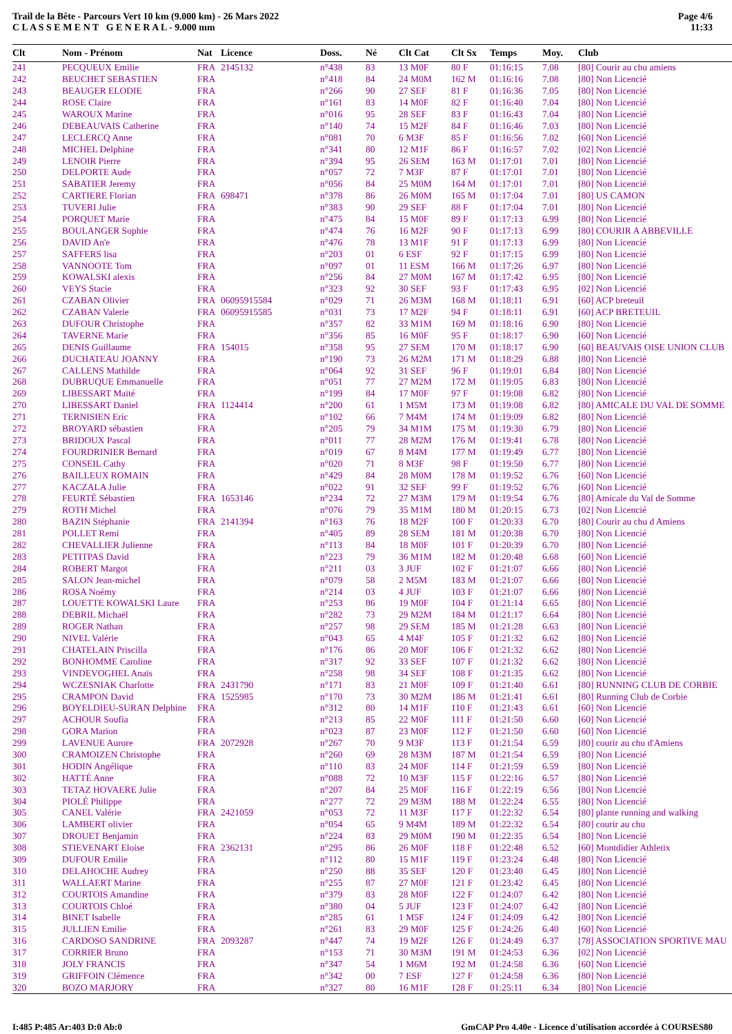Trail de la Bête - Parcours Vert 10 km (9.000 km) - 26 Mars 2022
C L A S S E M E N T G E N E R A L - 9.000 mm
Page 4/6
11:33
| Clt | Nom - Prénom | Nat | Licence | Doss. | Né | Clt Cat | Clt Sx | Temps | Moy. | Club |
| --- | --- | --- | --- | --- | --- | --- | --- | --- | --- | --- |
| 241 | PECQUEUX Emilie | FRA | 2145132 | n°438 | 83 | 13 M0F | 80 F | 01:16:15 | 7.08 | [80] Courir au chu amiens |
| 242 | BEUCHET SEBASTIEN | FRA | | n°418 | 84 | 24 M0M | 162 M | 01:16:16 | 7.08 | [80] Non Licencié |
| 243 | BEAUGER ELODIE | FRA | | n°266 | 90 | 27 SEF | 81 F | 01:16:36 | 7.05 | [80] Non Licencié |
| 244 | ROSE Claire | FRA | | n°161 | 83 | 14 M0F | 82 F | 01:16:40 | 7.04 | [80] Non Licencié |
| 245 | WAROUX Marine | FRA | | n°016 | 95 | 28 SEF | 83 F | 01:16:43 | 7.04 | [80] Non Licencié |
| 246 | DEBEAUVAIS Catherine | FRA | | n°140 | 74 | 15 M2F | 84 F | 01:16:46 | 7.03 | [80] Non Licencié |
| 247 | LECLERCQ Anne | FRA | | n°081 | 70 | 6 M3F | 85 F | 01:16:56 | 7.02 | [60] Non Licencié |
| 248 | MICHEL Delphine | FRA | | n°341 | 80 | 12 M1F | 86 F | 01:16:57 | 7.02 | [02] Non Licencié |
| 249 | LENOIR Pierre | FRA | | n°394 | 95 | 26 SEM | 163 M | 01:17:01 | 7.01 | [80] Non Licencié |
| 250 | DELPORTE Aude | FRA | | n°057 | 72 | 7 M3F | 87 F | 01:17:01 | 7.01 | [80] Non Licencié |
| 251 | SABATIER Jeremy | FRA | | n°056 | 84 | 25 M0M | 164 M | 01:17:01 | 7.01 | [80] Non Licencié |
| 252 | CARTIERE Florian | FRA | 698471 | n°378 | 86 | 26 M0M | 165 M | 01:17:04 | 7.01 | [80] US CAMON |
| 253 | TUVERI Julie | FRA | | n°383 | 90 | 29 SEF | 88 F | 01:17:04 | 7.01 | [80] Non Licencié |
| 254 | PORQUET Marie | FRA | | n°475 | 84 | 15 M0F | 89 F | 01:17:13 | 6.99 | [80] Non Licencié |
| 255 | BOULANGER Sophie | FRA | | n°474 | 76 | 16 M2F | 90 F | 01:17:13 | 6.99 | [80] COURIR A ABBEVILLE |
| 256 | DAVID An'e | FRA | | n°476 | 78 | 13 M1F | 91 F | 01:17:13 | 6.99 | [80] Non Licencié |
| 257 | SAFFERS lisa | FRA | | n°203 | 01 | 6 ESF | 92 F | 01:17:15 | 6.99 | [80] Non Licencié |
| 258 | VANNOOTE Tom | FRA | | n°097 | 01 | 11 ESM | 166 M | 01:17:26 | 6.97 | [80] Non Licencié |
| 259 | KOWALSKI alexis | FRA | | n°256 | 84 | 27 M0M | 167 M | 01:17:42 | 6.95 | [80] Non Licencié |
| 260 | VEYS Stacie | FRA | | n°323 | 92 | 30 SEF | 93 F | 01:17:43 | 6.95 | [02] Non Licencié |
| 261 | CZABAN Olivier | FRA | 06095915584 | n°029 | 71 | 26 M3M | 168 M | 01:18:11 | 6.91 | [60] ACP breteuil |
| 262 | CZABAN Valerie | FRA | 06095915585 | n°031 | 73 | 17 M2F | 94 F | 01:18:11 | 6.91 | [60] ACP BRETEUIL |
| 263 | DUFOUR Christophe | FRA | | n°357 | 82 | 33 M1M | 169 M | 01:18:16 | 6.90 | [80] Non Licencié |
| 264 | TAVERNE Marie | FRA | | n°356 | 85 | 16 M0F | 95 F | 01:18:17 | 6.90 | [60] Non Licencié |
| 265 | DENIS Guillaume | FRA | 154015 | n°358 | 95 | 27 SEM | 170 M | 01:18:17 | 6.90 | [60] BEAUVAIS OISE UNION CLUB |
| 266 | DUCHATEAU JOANNY | FRA | | n°190 | 73 | 26 M2M | 171 M | 01:18:29 | 6.88 | [80] Non Licencié |
| 267 | CALLENS Mathilde | FRA | | n°064 | 92 | 31 SEF | 96 F | 01:19:01 | 6.84 | [80] Non Licencié |
| 268 | DUBRUQUE Emmanuelle | FRA | | n°051 | 77 | 27 M2M | 172 M | 01:19:05 | 6.83 | [80] Non Licencié |
| 269 | LIBESSART Maïté | FRA | | n°199 | 84 | 17 M0F | 97 F | 01:19:08 | 6.82 | [80] Non Licencié |
| 270 | LIBESSART Daniel | FRA | 1124414 | n°200 | 61 | 1 M5M | 173 M | 01:19:08 | 6.82 | [80] AMICALE DU VAL DE SOMME |
| 271 | TERNISIEN Eric | FRA | | n°102 | 66 | 7 M4M | 174 M | 01:19:09 | 6.82 | [80] Non Licencié |
| 272 | BROYARD sébastien | FRA | | n°205 | 79 | 34 M1M | 175 M | 01:19:30 | 6.79 | [80] Non Licencié |
| 273 | BRIDOUX Pascal | FRA | | n°011 | 77 | 28 M2M | 176 M | 01:19:41 | 6.78 | [80] Non Licencié |
| 274 | FOURDRINIER Bernard | FRA | | n°019 | 67 | 8 M4M | 177 M | 01:19:49 | 6.77 | [80] Non Licencié |
| 275 | CONSEIL Cathy | FRA | | n°020 | 71 | 8 M3F | 98 F | 01:19:50 | 6.77 | [80] Non Licencié |
| 276 | BAILLEUX ROMAIN | FRA | | n°429 | 84 | 28 M0M | 178 M | 01:19:52 | 6.76 | [60] Non Licencié |
| 277 | KACZALA Julie | FRA | | n°022 | 91 | 32 SEF | 99 F | 01:19:52 | 6.76 | [60] Non Licencié |
| 278 | FEURTÉ Sébastien | FRA | 1653146 | n°234 | 72 | 27 M3M | 179 M | 01:19:54 | 6.76 | [80] Amicale du Val de Somme |
| 279 | ROTH Michel | FRA | | n°076 | 79 | 35 M1M | 180 M | 01:20:15 | 6.73 | [02] Non Licencié |
| 280 | BAZIN Stéphanie | FRA | 2141394 | n°163 | 76 | 18 M2F | 100 F | 01:20:33 | 6.70 | [80] Courir au chu d Amiens |
| 281 | POLLET Remi | FRA | | n°405 | 89 | 28 SEM | 181 M | 01:20:38 | 6.70 | [80] Non Licencié |
| 282 | CHEVALLIER Julienne | FRA | | n°113 | 84 | 18 M0F | 101 F | 01:20:39 | 6.70 | [80] Non Licencié |
| 283 | PETITPAS David | FRA | | n°223 | 79 | 36 M1M | 182 M | 01:20:48 | 6.68 | [60] Non Licencié |
| 284 | ROBERT Margot | FRA | | n°211 | 03 | 3 JUF | 102 F | 01:21:07 | 6.66 | [80] Non Licencié |
| 285 | SALON Jean-michel | FRA | | n°079 | 58 | 2 M5M | 183 M | 01:21:07 | 6.66 | [80] Non Licencié |
| 286 | ROSA Noémy | FRA | | n°214 | 03 | 4 JUF | 103 F | 01:21:07 | 6.66 | [80] Non Licencié |
| 287 | LOUETTE KOWALSKI Laure | FRA | | n°253 | 86 | 19 M0F | 104 F | 01:21:14 | 6.65 | [80] Non Licencié |
| 288 | DEBRIL Michaël | FRA | | n°282 | 73 | 29 M2M | 184 M | 01:21:17 | 6.64 | [80] Non Licencié |
| 289 | ROGER Nathan | FRA | | n°257 | 98 | 29 SEM | 185 M | 01:21:28 | 6.63 | [80] Non Licencié |
| 290 | NIVEL Valérie | FRA | | n°043 | 65 | 4 M4F | 105 F | 01:21:32 | 6.62 | [80] Non Licencié |
| 291 | CHATELAIN Priscilla | FRA | | n°176 | 86 | 20 M0F | 106 F | 01:21:32 | 6.62 | [80] Non Licencié |
| 292 | BONHOMME Caroline | FRA | | n°317 | 92 | 33 SEF | 107 F | 01:21:32 | 6.62 | [80] Non Licencié |
| 293 | VINDEVOGHEL Anaïs | FRA | | n°258 | 98 | 34 SEF | 108 F | 01:21:35 | 6.62 | [80] Non Licencié |
| 294 | WCZESNIAK Charlotte | FRA | 2431790 | n°171 | 83 | 21 M0F | 109 F | 01:21:40 | 6.61 | [80] RUNNING CLUB DE CORBIE |
| 295 | CRAMPON David | FRA | 1525985 | n°170 | 73 | 30 M2M | 186 M | 01:21:41 | 6.61 | [80] Running Club de Corbie |
| 296 | BOYELDIEU-SURAN Delphine | FRA | | n°312 | 80 | 14 M1F | 110 F | 01:21:43 | 6.61 | [60] Non Licencié |
| 297 | ACHOUR Soufia | FRA | | n°213 | 85 | 22 M0F | 111 F | 01:21:50 | 6.60 | [60] Non Licencié |
| 298 | GORA Marion | FRA | | n°023 | 87 | 23 M0F | 112 F | 01:21:50 | 6.60 | [60] Non Licencié |
| 299 | LAVENUE Aurore | FRA | 2072928 | n°267 | 70 | 9 M3F | 113 F | 01:21:54 | 6.59 | [80] courir au chu d'Amiens |
| 300 | CRAMOIZEN Christophe | FRA | | n°260 | 69 | 28 M3M | 187 M | 01:21:54 | 6.59 | [80] Non Licencié |
| 301 | HODIN Angélique | FRA | | n°110 | 83 | 24 M0F | 114 F | 01:21:59 | 6.59 | [80] Non Licencié |
| 302 | HATTÉ Anne | FRA | | n°088 | 72 | 10 M3F | 115 F | 01:22:16 | 6.57 | [80] Non Licencié |
| 303 | TETAZ HOVAERE Julie | FRA | | n°207 | 84 | 25 M0F | 116 F | 01:22:19 | 6.56 | [80] Non Licencié |
| 304 | PIOLÉ Philippe | FRA | | n°277 | 72 | 29 M3M | 188 M | 01:22:24 | 6.55 | [80] Non Licencié |
| 305 | CANEL Valérie | FRA | 2421059 | n°053 | 72 | 11 M3F | 117 F | 01:22:32 | 6.54 | [80] plante running and walking |
| 306 | LAMBERT olivier | FRA | | n°054 | 65 | 9 M4M | 189 M | 01:22:32 | 6.54 | [80] courir au chu |
| 307 | DROUET Benjamin | FRA | | n°224 | 83 | 29 M0M | 190 M | 01:22:35 | 6.54 | [80] Non Licencié |
| 308 | STIEVENART Eloise | FRA | 2362131 | n°295 | 86 | 26 M0F | 118 F | 01:22:48 | 6.52 | [60] Montdidier Athletix |
| 309 | DUFOUR Emilie | FRA | | n°112 | 80 | 15 M1F | 119 F | 01:23:24 | 6.48 | [80] Non Licencié |
| 310 | DELAHOCHE Audrey | FRA | | n°250 | 88 | 35 SEF | 120 F | 01:23:40 | 6.45 | [80] Non Licencié |
| 311 | WALLAERT Marine | FRA | | n°255 | 87 | 27 M0F | 121 F | 01:23:42 | 6.45 | [80] Non Licencié |
| 312 | COURTOIS Amandine | FRA | | n°379 | 83 | 28 M0F | 122 F | 01:24:07 | 6.42 | [80] Non Licencié |
| 313 | COURTOIS Chloé | FRA | | n°380 | 04 | 5 JUF | 123 F | 01:24:07 | 6.42 | [80] Non Licencié |
| 314 | BINET Isabelle | FRA | | n°285 | 61 | 1 M5F | 124 F | 01:24:09 | 6.42 | [80] Non Licencié |
| 315 | JULLIEN Emilie | FRA | | n°261 | 83 | 29 M0F | 125 F | 01:24:26 | 6.40 | [60] Non Licencié |
| 316 | CARDOSO SANDRINE | FRA | 2093287 | n°447 | 74 | 19 M2F | 126 F | 01:24:49 | 6.37 | [78] ASSOCIATION SPORTIVE MAU |
| 317 | CORRIER Bruno | FRA | | n°153 | 71 | 30 M3M | 191 M | 01:24:53 | 6.36 | [02] Non Licencié |
| 318 | JOLY FRANCIS | FRA | | n°347 | 54 | 1 M6M | 192 M | 01:24:58 | 6.36 | [60] Non Licencié |
| 319 | GRIFFOIN Clémence | FRA | | n°342 | 00 | 7 ESF | 127 F | 01:24:58 | 6.36 | [80] Non Licencié |
| 320 | BOZO MARJORY | FRA | | n°327 | 80 | 16 M1F | 128 F | 01:25:11 | 6.34 | [80] Non Licencié |
I:485 P:485 Ar:403 D:0 Ab:0 GmCAP Pro 4.40e - Licence d'utilisation accordée à COURSES80